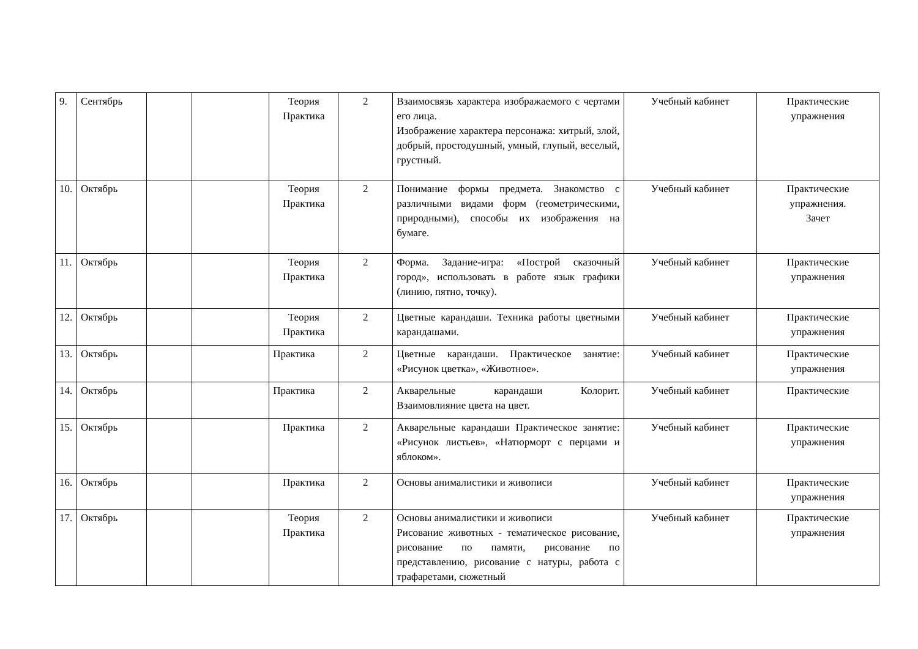| 9. | Сентябрь | | | Теория Практика | 2 | Взаимосвязь характера изображаемого с чертами его лица. Изображение характера персонажа: хитрый, злой, добрый, простодушный, умный, глупый, веселый, грустный. | Учебный кабинет | Практические упражнения |
| 10. | Октябрь | | | Теория Практика | 2 | Понимание формы предмета. Знакомство с различными видами форм (геометрическими, природными), способы их изображения на бумаге. | Учебный кабинет | Практические упражнения. Зачет |
| 11. | Октябрь | | | Теория Практика | 2 | Форма. Задание-игра: «Построй сказочный город», использовать в работе язык графики (линию, пятно, точку). | Учебный кабинет | Практические упражнения |
| 12. | Октябрь | | | Теория Практика | 2 | Цветные карандаши. Техника работы цветными карандашами. | Учебный кабинет | Практические упражнения |
| 13. | Октябрь | | | Практика | 2 | Цветные карандаши. Практическое занятие: «Рисунок цветка», «Животное». | Учебный кабинет | Практические упражнения |
| 14. | Октябрь | | | Практика | 2 | Акварельные карандаши Колорит. Взаимовлияние цвета на цвет. | Учебный кабинет | Практические |
| 15. | Октябрь | | | Практика | 2 | Акварельные карандаши Практическое занятие: «Рисунок листьев», «Натюрморт с перцами и яблоком». | Учебный кабинет | Практические упражнения |
| 16. | Октябрь | | | Практика | 2 | Основы анималистики и живописи | Учебный кабинет | Практические упражнения |
| 17. | Октябрь | | | Теория Практика | 2 | Основы анималистики и живописи Рисование животных - тематическое рисование, рисование по памяти, рисование по представлению, рисование с натуры, работа с трафаретами, сюжетный | Учебный кабинет | Практические упражнения |